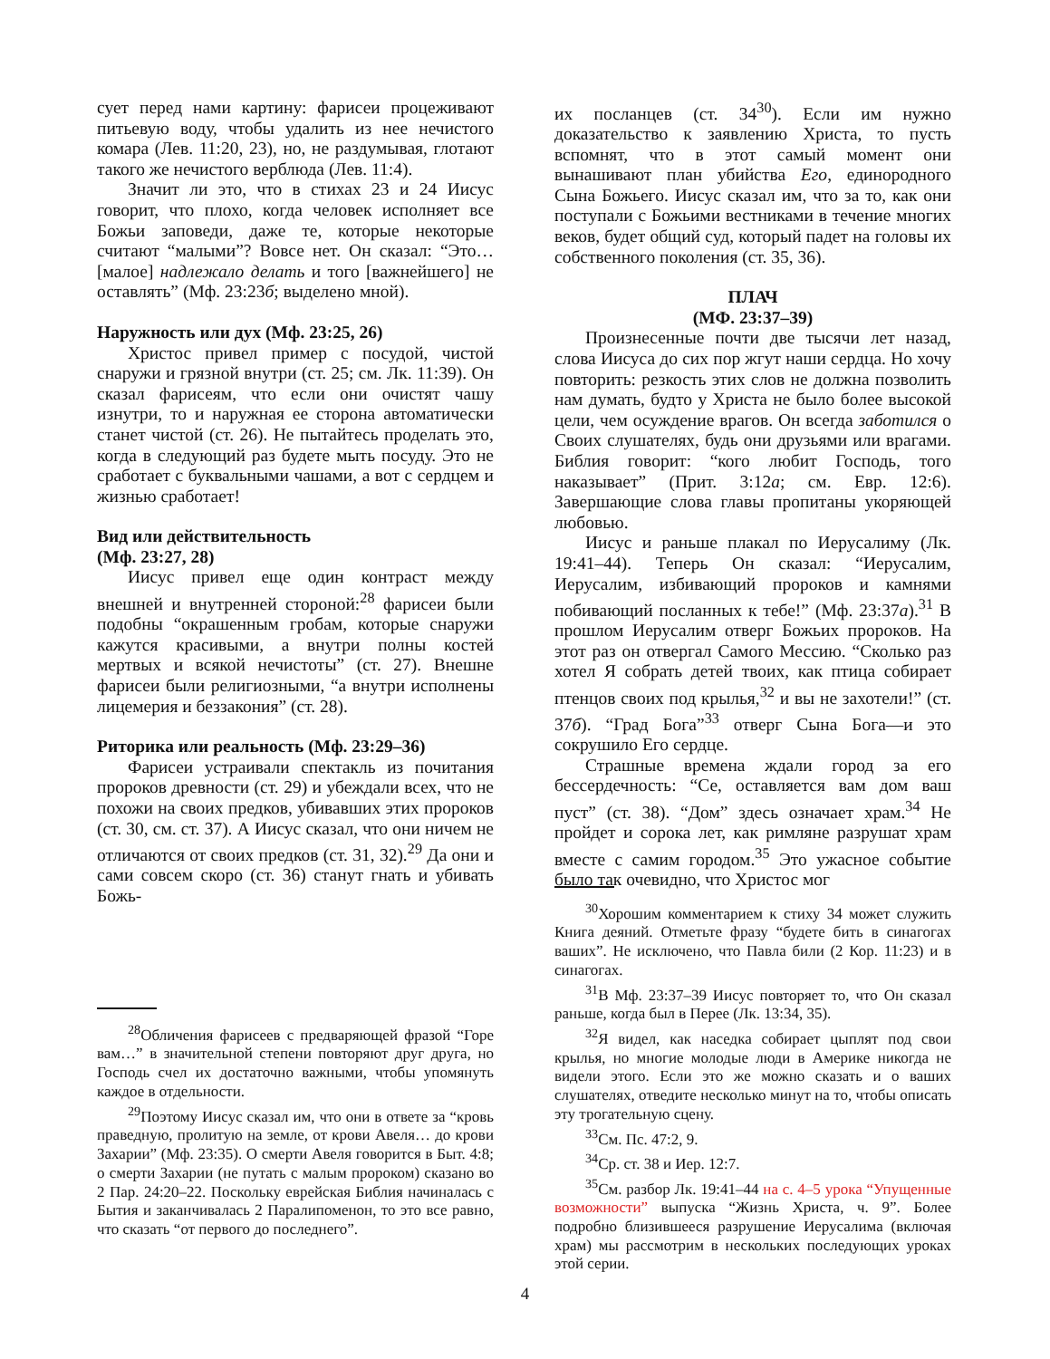сует перед нами картину: фарисеи процеживают питьевую воду, чтобы удалить из нее нечистого комара (Лев. 11:20, 23), но, не раздумывая, глотают такого же нечистого верблюда (Лев. 11:4).
Значит ли это, что в стихах 23 и 24 Иисус говорит, что плохо, когда человек исполняет все Божьи заповеди, даже те, которые некоторые считают “малыми”? Вовсе нет. Он сказал: “Это… [малое] надлежало делать и того [важнейшего] не оставлять” (Мф. 23:23б; выделено мной).
Наружность или дух (Мф. 23:25, 26)
Христос привел пример с посудой, чистой снаружи и грязной внутри (ст. 25; см. Лк. 11:39). Он сказал фарисеям, что если они очистят чашу изнутри, то и наружная ее сторона автоматически станет чистой (ст. 26). Не пытайтесь проделать это, когда в следующий раз будете мыть посуду. Это не сработает с буквальными чашами, а вот с сердцем и жизнью сработает!
Вид или действительность
(Мф. 23:27, 28)
Иисус привел еще один контраст между внешней и внутренней стороной:<sup>28</sup> фарисеи были подобны “окрашенным гробам, которые снаружи кажутся красивыми, а внутри полны костей мертвых и всякой нечистоты” (ст. 27). Внешне фарисеи были религиозными, “а внутри исполнены лицемерия и беззакония” (ст. 28).
Риторика или реальность (Мф. 23:29–36)
Фарисеи устраивали спектакль из почитания пророков древности (ст. 29) и убеждали всех, что не похожи на своих предков, убивавших этих пророков (ст. 30, см. ст. 37). А Иисус сказал, что они ничем не отличаются от своих предков (ст. 31, 32).<sup>29</sup> Да они и сами совсем скоро (ст. 36) станут гнать и убивать Божь-
<sup>28</sup> Обличения фарисеев с предваряющей фразой “Горе вам…” в значительной степени повторяют друг друга, но Господь счел их достаточно важными, чтобы упомянуть каждое в отдельности.
<sup>29</sup> Поэтому Иисус сказал им, что они в ответе за “кровь праведную, пролитую на земле, от крови Авеля… до крови Захарии” (Мф. 23:35). О смерти Авеля говорится в Быт. 4:8; о смерти Захарии (не путать с малым пророком) сказано во 2 Пар. 24:20–22. Поскольку еврейская Библия начиналась с Бытия и заканчивалась 2 Паралипоменон, то это все равно, что сказать “от первого до последнего”.
их посланцев (ст. 34<sup>30</sup>). Если им нужно доказательство к заявлению Христа, то пусть вспомнят, что в этот самый момент они вынашивают план убийства Его, единородного Сына Божьего. Иисус сказал им, что за то, как они поступали с Божьими вестниками в течение многих веков, будет общий суд, который падет на головы их собственного поколения (ст. 35, 36).
ПЛАЧ
(МФ. 23:37–39)
Произнесенные почти две тысячи лет назад, слова Иисуса до сих пор жгут наши сердца. Но хочу повторить: резкость этих слов не должна позволить нам думать, будто у Христа не было более высокой цели, чем осуждение врагов. Он всегда заботился о Своих слушателях, будь они друзьями или врагами. Библия говорит: “кого любит Господь, того наказывает” (Прит. 3:12а; см. Евр. 12:6). Завершающие слова главы пропитаны укоряющей любовью.
Иисус и раньше плакал по Иерусалиму (Лк. 19:41–44). Теперь Он сказал: “Иерусалим, Иерусалим, избивающий пророков и камнями побивающий посланных к тебе!” (Мф. 23:37а).<sup>31</sup> В прошлом Иерусалим отверг Божьих пророков. На этот раз он отвергал Самого Мессию. “Сколько раз хотел Я собрать детей твоих, как птица собирает птенцов своих под крылья,<sup>32</sup> и вы не захотели!” (ст. 37б). “Град Бога”<sup>33</sup> отверг Сына Бога—и это сокрушило Его сердце.
Страшные времена ждали город за его бессердечность: “Се, оставляется вам дом ваш пуст” (ст. 38). “Дом” здесь означает храм.<sup>34</sup> Не пройдет и сорока лет, как римляне разрушат храм вместе с самим городом.<sup>35</sup> Это ужасное событие было так очевидно, что Христос мог
<sup>30</sup> Хорошим комментарием к стиху 34 может служить Книга деяний. Отметьте фразу “будете бить в синагогах ваших”. Не исключено, что Павла били (2 Кор. 11:23) и в синагогах.
<sup>31</sup> В Мф. 23:37–39 Иисус повторяет то, что Он сказал раньше, когда был в Перее (Лк. 13:34, 35).
<sup>32</sup> Я видел, как наседка собирает цыплят под свои крылья, но многие молодые люди в Америке никогда не видели этого. Если это же можно сказать и о ваших слушателях, отведите несколько минут на то, чтобы описать эту трогательную сцену.
<sup>33</sup> См. Пс. 47:2, 9.
<sup>34</sup> Ср. ст. 38 и Иер. 12:7.
<sup>35</sup> См. разбор Лк. 19:41–44 на с. 4–5 урока “Упущенные возможности” выпуска “Жизнь Христа, ч. 9”. Более подробно близившееся разрушение Иерусалима (включая храм) мы рассмотрим в нескольких последующих уроках этой серии.
4